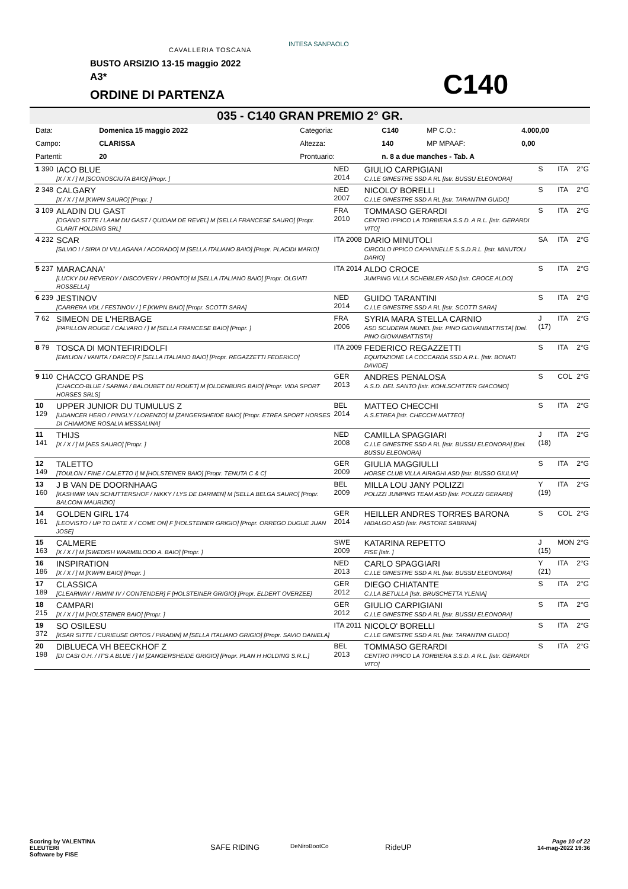CAVALLERIA TOSCANA
INTESA SANPAOLO
BUSTO ARSIZIO 13-15 maggio 2022
A3*
ORDINE DI PARTENZA C140
035 - C140 GRAN PREMIO 2° GR.
| Data: | Domenica 15 maggio 2022 | Categoria: | C140 | MP C.O.: | 4.000,00 |
| Campo: | CLARISSA | Altezza: | 140 | MP MPAAF: | 0,00 |
| Partenti: | 20 | Prontuario: | n. 8 a due manches - Tab. A | | |
| 1 390 | IACO BLUE [X / X / ] M [SCONOSCIUTA BAIO] [Propr. ] | NED 2014 | GIULIO CARPIGIANI C.I.LE GINESTRE SSD A RL [Istr. BUSSU ELEONORA] | S | ITA | 2°G |
| 2 348 | CALGARY [X / X / ] M [KWPN SAURO] [Propr. ] | NED 2007 | NICOLO' BORELLI C.I.LE GINESTRE SSD A RL [Istr. TARANTINI GUIDO] | S | ITA | 2°G |
| 3 109 | ALADIN DU GAST [OGANO SITTE / LAAM DU GAST / QUIDAM DE REVEL] M [SELLA FRANCESE SAURO] [Propr. CLARIT HOLDING SRL] | FRA 2010 | TOMMASO GERARDI CENTRO IPPICO LA TORBIERA S.S.D. A R.L. [Istr. GERARDI VITO] | S | ITA | 2°G |
| 4 232 | SCAR [SILVIO I / SIRIA DI VILLAGANA / ACORADO] M [SELLA ITALIANO BAIO] [Propr. PLACIDI MARIO] | ITA 2008 | DARIO MINUTOLI CIRCOLO IPPICO CAPANNELLE S.S.D.R.L. [Istr. MINUTOLI DARIO] | SA | ITA | 2°G |
| 5 237 | MARACANA' [LUCKY DU REVERDY / DISCOVERY / PRONTO] M [SELLA ITALIANO BAIO] [Propr. OLGIATI ROSSELLA] | ITA 2014 | ALDO CROCE JUMPING VILLA SCHEIBLER ASD [Istr. CROCE ALDO] | S | ITA | 2°G |
| 6 239 | JESTINOV [CARRERA VDL / FESTINOV / ] F [KWPN BAIO] [Propr. SCOTTI SARA] | NED 2014 | GUIDO TARANTINI C.I.LE GINESTRE SSD A RL [Istr. SCOTTI SARA] | S | ITA | 2°G |
| 7 62 | SIMEON DE L'HERBAGE [PAPILLON ROUGE / CALVARO / ] M [SELLA FRANCESE BAIO] [Propr. ] | FRA 2006 | SYRIA MARA STELLA CARNIO ASD SCUDERIA MUNEL [Istr. PINO GIOVANBATTISTA] [Del. PINO GIOVANBATTISTA] | J (17) | ITA | 2°G |
| 8 79 | TOSCA DI MONTEFIRIDOLFI [EMILION / VANITA / DARCO] F [SELLA ITALIANO BAIO] [Propr. REGAZZETTI FEDERICO] | ITA 2009 | FEDERICO REGAZZETTI EQUITAZIONE LA COCCARDA SSD A.R.L. [Istr. BONATI DAVIDE] | S | ITA | 2°G |
| 9 110 | CHACCO GRANDE PS [CHACCO-BLUE / SARINA / BALOUBET DU ROUET] M [OLDENBURG BAIO] [Propr. VIDA SPORT HORSES SRLS] | GER 2013 | ANDRES PENALOSA A.S.D. DEL SANTO [Istr. KOHLSCHITTER GIACOMO] | S | COL | 2°G |
| 10 129 | UPPER JUNIOR DU TUMULUS Z [UDANCER HERO / PINGLY / LORENZO] M [ZANGERSHEIDE BAIO] [Propr. ETREA SPORT HORSES DI CHIAMONE ROSALIA MESSALINA] | BEL 2014 | MATTEO CHECCHI A.S.ETREA [Istr. CHECCHI MATTEO] | S | ITA | 2°G |
| 11 141 | THIJS [X / X / ] M [AES SAURO] [Propr. ] | NED 2008 | CAMILLA SPAGGIARI C.I.LE GINESTRE SSD A RL [Istr. BUSSU ELEONORA] [Del. BUSSU ELEONORA] | J (18) | ITA | 2°G |
| 12 149 | TALETTO [TOULON / FINE / CALETTO I] M [HOLSTEINER BAIO] [Propr. TENUTA C & C] | GER 2009 | GIULIA MAGGIULLI HORSE CLUB VILLA AIRAGHI ASD [Istr. BUSSO GIULIA] | S | ITA | 2°G |
| 13 160 | J B VAN DE DOORNHAAG [KASHMIR VAN SCHUTTERSHOF / NIKKY / LYS DE DARMEN] M [SELLA BELGA SAURO] [Propr. BALCONI MAURIZIO] | BEL 2009 | MILLA LOU JANY POLIZZI POLIZZI JUMPING TEAM ASD [Istr. POLIZZI GERARD] | Y (19) | ITA | 2°G |
| 14 161 | GOLDEN GIRL 174 [LEOVISTO / UP TO DATE X / COME ON] F [HOLSTEINER GRIGIO] [Propr. ORREGO DUGUE JUAN JOSE] | GER 2014 | HEILLER ANDRES TORRES BARONA HIDALGO ASD [Istr. PASTORE SABRINA] | S | COL | 2°G |
| 15 163 | CALMERE [X / X / ] M [SWEDISH WARMBLOOD A. BAIO] [Propr. ] | SWE 2009 | KATARINA REPETTO FISE [Istr. ] | J (15) | MON | 2°G |
| 16 186 | INSPIRATION [X / X / ] M [KWPN BAIO] [Propr. ] | NED 2013 | CARLO SPAGGIARI C.I.LE GINESTRE SSD A RL [Istr. BUSSU ELEONORA] | Y (21) | ITA | 2°G |
| 17 189 | CLASSICA [CLEARWAY / RIMINI IV / CONTENDER] F [HOLSTEINER GRIGIO] [Propr. ELDERT OVERZEE] | GER 2012 | DIEGO CHIATANTE C.I.LA BETULLA [Istr. BRUSCHETTA YLENIA] | S | ITA | 2°G |
| 18 215 | CAMPARI [X / X / ] M [HOLSTEINER BAIO] [Propr. ] | GER 2012 | GIULIO CARPIGIANI C.I.LE GINESTRE SSD A RL [Istr. BUSSU ELEONORA] | S | ITA | 2°G |
| 19 372 | SO OSILESU [KSAR SITTE / CURIEUSE ORTOS / PIRADIN] M [SELLA ITALIANO GRIGIO] [Propr. SAVIO DANIELA] | ITA 2011 | NICOLO' BORELLI C.I.LE GINESTRE SSD A RL [Istr. TARANTINI GUIDO] | S | ITA | 2°G |
| 20 198 | DIBLUECA VH BEECKHOF Z [DI CASI O.H. / IT'S A BLUE / ] M [ZANGERSHEIDE GRIGIO] [Propr. PLAN H HOLDING S.R.L.] | BEL 2013 | TOMMASO GERARDI CENTRO IPPICO LA TORBIERA S.S.D. A R.L. [Istr. GERARDI VITO] | S | ITA | 2°G |
Scoring by VALENTINA
ELEUTERI
Software by FISE
SAFE RIDING DeNiroBootCo RideUP
Page 10 of 22
14-mag-2022 19:36